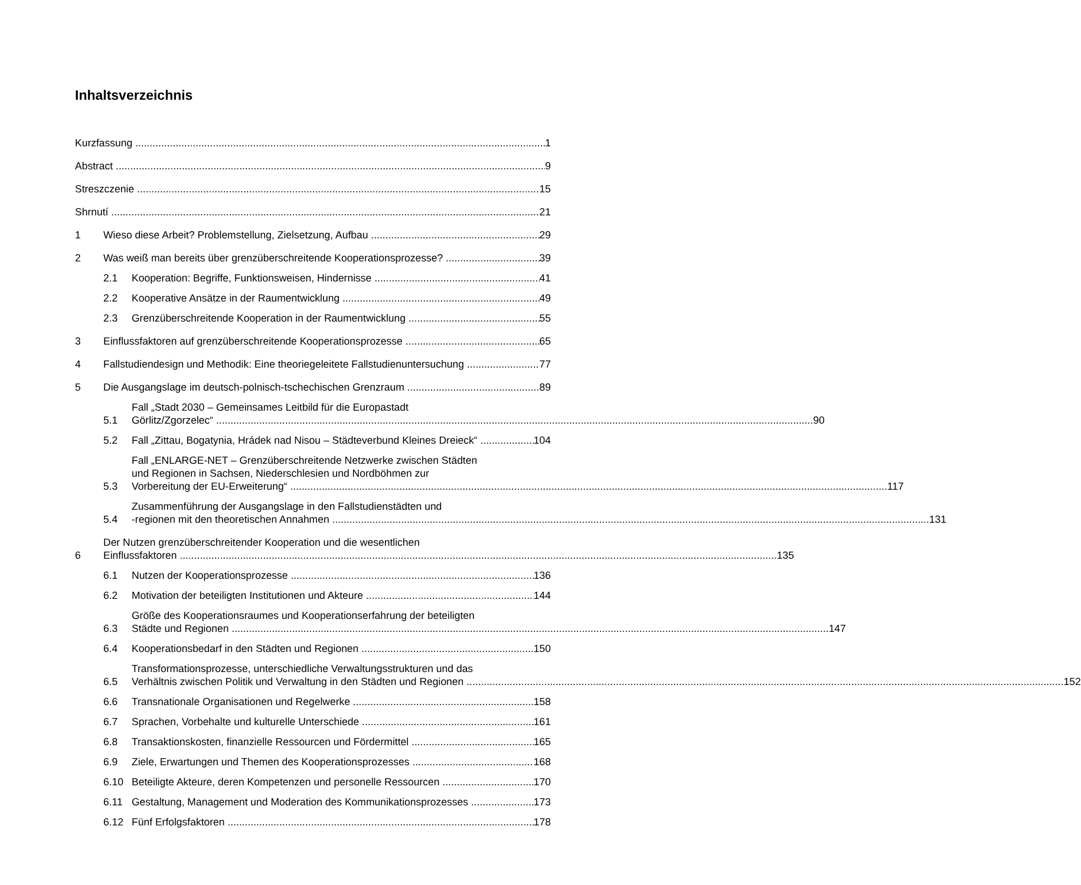Inhaltsverzeichnis
Kurzfassung 1
Abstract 9
Streszczenie 15
Shrnutí 21
1 Wieso diese Arbeit? Problemstellung, Zielsetzung, Aufbau 29
2 Was weiß man bereits über grenzüberschreitende Kooperationsprozesse? 39
2.1 Kooperation: Begriffe, Funktionsweisen, Hindernisse 41
2.2 Kooperative Ansätze in der Raumentwicklung 49
2.3 Grenzüberschreitende Kooperation in der Raumentwicklung 55
3 Einflussfaktoren auf grenzüberschreitende Kooperationsprozesse 65
4 Fallstudiendesign und Methodik: Eine theoriegeleitete Fallstudienuntersuchung 77
5 Die Ausgangslage im deutsch-polnisch-tschechischen Grenzraum 89
5.1 Fall „Stadt 2030 – Gemeinsames Leitbild für die Europastadt
Görlitz/Zgorzelec“90
5.2 Fall „Zittau, Bogatynia, Hrádek nad Nisou – Städteverbund Kleines Dreieck“104
5.3 Fall „ENLARGE-NET – Grenzüberschreitende Netzwerke zwischen Städten
und Regionen in Sachsen, Niederschlesien und Nordböhmen zur
Vorbereitung der EU-Erweiterung“117
5.4 Zusammenführung der Ausgangslage in den Fallstudienstädten und
-regionen mit den theoretischen Annahmen 131
6 Der Nutzen grenzüberschreitender Kooperation und die wesentlichen
Einflussfaktoren 135
6.1 Nutzen der Kooperationsprozesse 136
6.2 Motivation der beteiligten Institutionen und Akteure 144
6.3 Größe des Kooperationsraumes und Kooperationserfahrung der beteiligten
Städte und Regionen 147
6.4 Kooperationsbedarf in den Städten und Regionen 150
6.5 Transformationsprozesse, unterschiedliche Verwaltungsstrukturen und das
Verhältnis zwischen Politik und Verwaltung in den Städten und Regionen 152
6.6 Transnationale Organisationen und Regelwerke 158
6.7 Sprachen, Vorbehalte und kulturelle Unterschiede 161
6.8 Transaktionskosten, finanzielle Ressourcen und Fördermittel 165
6.9 Ziele, Erwartungen und Themen des Kooperationsprozesses 168
6.10 Beteiligte Akteure, deren Kompetenzen und personelle Ressourcen 170
6.11 Gestaltung, Management und Moderation des Kommunikationsprozesses 173
6.12 Fünf Erfolgsfaktoren 178